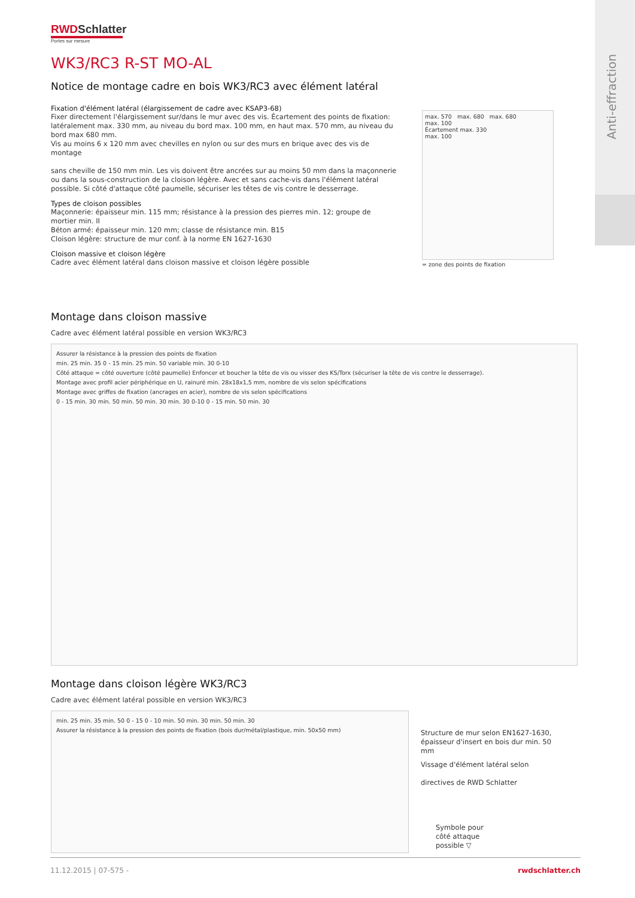Anti-effraction
RWDSchlatter
Portes sur mesure
WK3/RC3 R-ST MO-AL
Notice de montage cadre en bois WK3/RC3 avec élément latéral
Fixation d'élément latéral (élargissement de cadre avec KSAP3-68)
Fixer directement l'élargissement sur/dans le mur avec des vis. Écartement des points de fixation: latéralement max. 330 mm, au niveau du bord max. 100 mm, en haut max. 570 mm, au niveau du bord max 680 mm.
Vis au moins 6 x 120 mm avec chevilles en nylon ou sur des murs en brique avec des vis de montage
sans cheville de 150 mm min. Les vis doivent être ancrées sur au moins 50 mm dans la maçonnerie ou dans la sous-construction de la cloison légère. Avec et sans cache-vis dans l'élément latéral possible. Si côté d'attaque côté paumelle, sécuriser les têtes de vis contre le desserrage.
Types de cloison possibles
Maçonnerie: épaisseur min. 115 mm; résistance à la pression des pierres min. 12; groupe de mortier min. II
Béton armé: épaisseur min. 120 mm; classe de résistance min. B15
Cloison légère: structure de mur conf. à la norme EN 1627-1630
Cloison massive et cloison légère
Cadre avec élément latéral dans cloison massive et cloison légère possible
max. 570 max. 680 max. 680
max. 100
Écartement max. 330
max. 100
= zone des points de fixation
Montage dans cloison massive
Cadre avec élément latéral possible en version WK3/RC3
Assurer la résistance à la pression des points de fixation
min. 25 min. 35 0 - 15 min. 25 min. 50 variable min. 30 0-10
Côté attaque = côté ouverture (côté paumelle) Enfoncer et boucher la tête de vis ou visser des KS/Torx (sécuriser la tête de vis contre le desserrage).
Montage avec profil acier périphérique en U, rainuré min. 28x18x1,5 mm, nombre de vis selon spécifications
Montage avec griffes de fixation (ancrages en acier), nombre de vis selon spécifications
0 - 15 min. 30 min. 50 min. 50 min. 30 min. 30 0-10 0 - 15 min. 50 min. 30
Montage dans cloison légère WK3/RC3
Cadre avec élément latéral possible en version WK3/RC3
min. 25 min. 35 min. 50 0 - 15 0 - 10 min. 50 min. 30 min. 50 min. 30
Assurer la résistance à la pression des points de fixation (bois dur/métal/plastique, min. 50x50 mm)
Structure de mur selon EN1627-1630, épaisseur d'insert en bois dur min. 50 mm
Vissage d'élément latéral selon
directives de RWD Schlatter
Symbole pour
côté attaque
possible ▽
11.12.2015 | 07-575 - rwdschlatter.ch